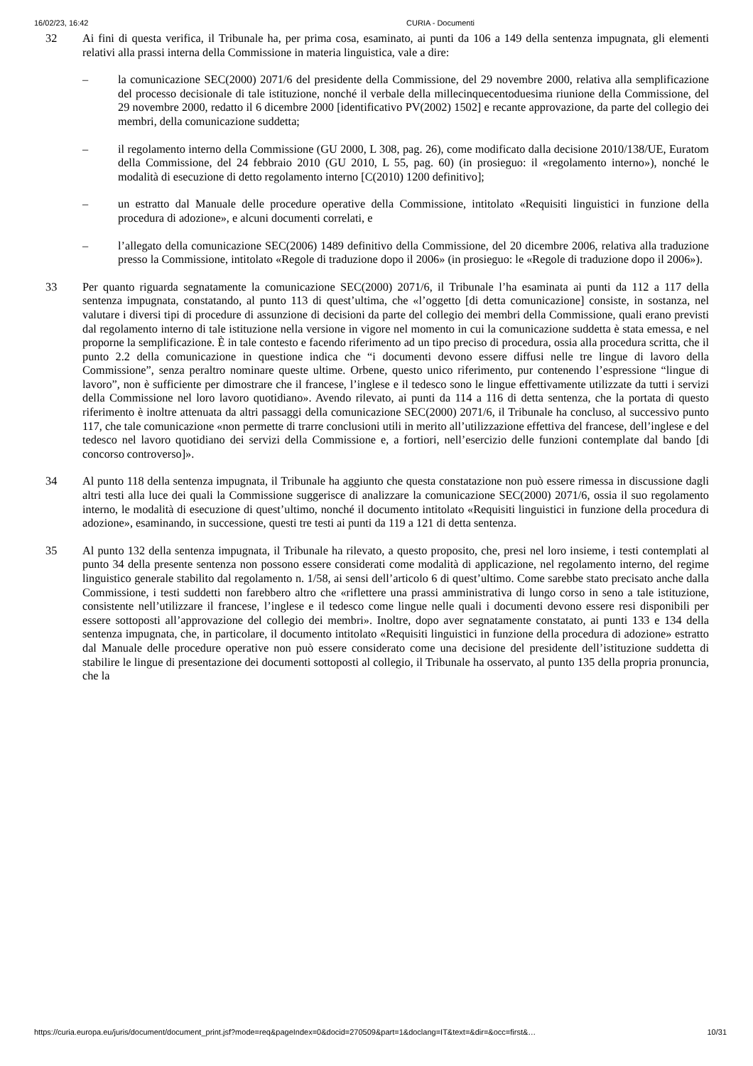16/02/23, 16:42 CURIA - Documenti
32 Ai fini di questa verifica, il Tribunale ha, per prima cosa, esaminato, ai punti da 106 a 149 della sentenza impugnata, gli elementi relativi alla prassi interna della Commissione in materia linguistica, vale a dire:
– la comunicazione SEC(2000) 2071/6 del presidente della Commissione, del 29 novembre 2000, relativa alla semplificazione del processo decisionale di tale istituzione, nonché il verbale della millecinquecentoduesima riunione della Commissione, del 29 novembre 2000, redatto il 6 dicembre 2000 [identificativo PV(2002) 1502] e recante approvazione, da parte del collegio dei membri, della comunicazione suddetta;
– il regolamento interno della Commissione (GU 2000, L 308, pag. 26), come modificato dalla decisione 2010/138/UE, Euratom della Commissione, del 24 febbraio 2010 (GU 2010, L 55, pag. 60) (in prosieguo: il «regolamento interno»), nonché le modalità di esecuzione di detto regolamento interno [C(2010) 1200 definitivo];
– un estratto dal Manuale delle procedure operative della Commissione, intitolato «Requisiti linguistici in funzione della procedura di adozione», e alcuni documenti correlati, e
– l’allegato della comunicazione SEC(2006) 1489 definitivo della Commissione, del 20 dicembre 2006, relativa alla traduzione presso la Commissione, intitolato «Regole di traduzione dopo il 2006» (in prosieguo: le «Regole di traduzione dopo il 2006»).
33 Per quanto riguarda segnatamente la comunicazione SEC(2000) 2071/6, il Tribunale l’ha esaminata ai punti da 112 a 117 della sentenza impugnata, constatando, al punto 113 di quest’ultima, che «l’oggetto [di detta comunicazione] consiste, in sostanza, nel valutare i diversi tipi di procedure di assunzione di decisioni da parte del collegio dei membri della Commissione, quali erano previsti dal regolamento interno di tale istituzione nella versione in vigore nel momento in cui la comunicazione suddetta è stata emessa, e nel proporne la semplificazione. È in tale contesto e facendo riferimento ad un tipo preciso di procedura, ossia alla procedura scritta, che il punto 2.2 della comunicazione in questione indica che “i documenti devono essere diffusi nelle tre lingue di lavoro della Commissione”, senza peraltro nominare queste ultime. Orbene, questo unico riferimento, pur contenendo l’espressione “lingue di lavoro”, non è sufficiente per dimostrare che il francese, l’inglese e il tedesco sono le lingue effettivamente utilizzate da tutti i servizi della Commissione nel loro lavoro quotidiano». Avendo rilevato, ai punti da 114 a 116 di detta sentenza, che la portata di questo riferimento è inoltre attenuata da altri passaggi della comunicazione SEC(2000) 2071/6, il Tribunale ha concluso, al successivo punto 117, che tale comunicazione «non permette di trarre conclusioni utili in merito all’utilizzazione effettiva del francese, dell’inglese e del tedesco nel lavoro quotidiano dei servizi della Commissione e, a fortiori, nell’esercizio delle funzioni contemplate dal bando [di concorso controverso]».
34 Al punto 118 della sentenza impugnata, il Tribunale ha aggiunto che questa constatazione non può essere rimessa in discussione dagli altri testi alla luce dei quali la Commissione suggerisce di analizzare la comunicazione SEC(2000) 2071/6, ossia il suo regolamento interno, le modalità di esecuzione di quest’ultimo, nonché il documento intitolato «Requisiti linguistici in funzione della procedura di adozione», esaminando, in successione, questi tre testi ai punti da 119 a 121 di detta sentenza.
35 Al punto 132 della sentenza impugnata, il Tribunale ha rilevato, a questo proposito, che, presi nel loro insieme, i testi contemplati al punto 34 della presente sentenza non possono essere considerati come modalità di applicazione, nel regolamento interno, del regime linguistico generale stabilito dal regolamento n. 1/58, ai sensi dell’articolo 6 di quest’ultimo. Come sarebbe stato precisato anche dalla Commissione, i testi suddetti non farebbero altro che «riflettere una prassi amministrativa di lungo corso in seno a tale istituzione, consistente nell’utilizzare il francese, l’inglese e il tedesco come lingue nelle quali i documenti devono essere resi disponibili per essere sottoposti all’approvazione del collegio dei membri». Inoltre, dopo aver segnatamente constatato, ai punti 133 e 134 della sentenza impugnata, che, in particolare, il documento intitolato «Requisiti linguistici in funzione della procedura di adozione» estratto dal Manuale delle procedure operative non può essere considerato come una decisione del presidente dell’istituzione suddetta di stabilire le lingue di presentazione dei documenti sottoposti al collegio, il Tribunale ha osservato, al punto 135 della propria pronuncia, che la
https://curia.europa.eu/juris/document/document_print.jsf?mode=req&pageIndex=0&docid=270509&part=1&doclang=IT&text=&dir=&occ=first&… 10/31